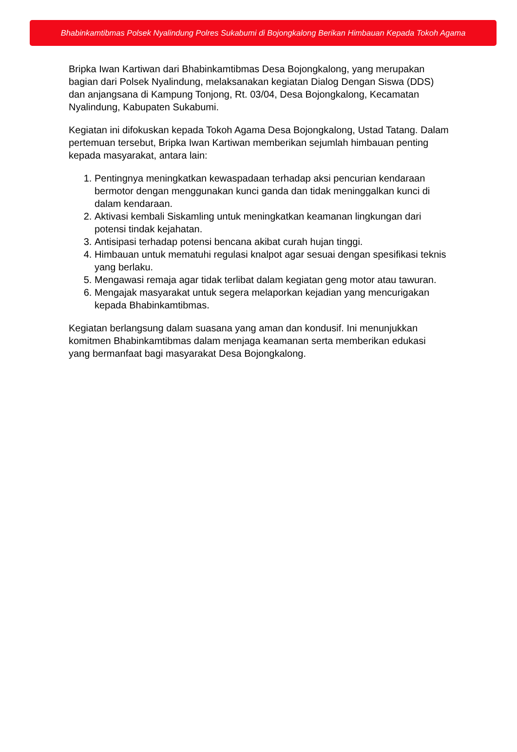Bhabinkamtibmas Polsek Nyalindung Polres Sukabumi di Bojongkalong Berikan Himbauan Kepada Tokoh Agama
Bripka Iwan Kartiwan dari Bhabinkamtibmas Desa Bojongkalong, yang merupakan bagian dari Polsek Nyalindung, melaksanakan kegiatan Dialog Dengan Siswa (DDS) dan anjangsana di Kampung Tonjong, Rt. 03/04, Desa Bojongkalong, Kecamatan Nyalindung, Kabupaten Sukabumi.
Kegiatan ini difokuskan kepada Tokoh Agama Desa Bojongkalong, Ustad Tatang. Dalam pertemuan tersebut, Bripka Iwan Kartiwan memberikan sejumlah himbauan penting kepada masyarakat, antara lain:
1. Pentingnya meningkatkan kewaspadaan terhadap aksi pencurian kendaraan bermotor dengan menggunakan kunci ganda dan tidak meninggalkan kunci di dalam kendaraan.
2. Aktivasi kembali Siskamling untuk meningkatkan keamanan lingkungan dari potensi tindak kejahatan.
3. Antisipasi terhadap potensi bencana akibat curah hujan tinggi.
4. Himbauan untuk mematuhi regulasi knalpot agar sesuai dengan spesifikasi teknis yang berlaku.
5. Mengawasi remaja agar tidak terlibat dalam kegiatan geng motor atau tawuran.
6. Mengajak masyarakat untuk segera melaporkan kejadian yang mencurigakan kepada Bhabinkamtibmas.
Kegiatan berlangsung dalam suasana yang aman dan kondusif. Ini menunjukkan komitmen Bhabinkamtibmas dalam menjaga keamanan serta memberikan edukasi yang bermanfaat bagi masyarakat Desa Bojongkalong.